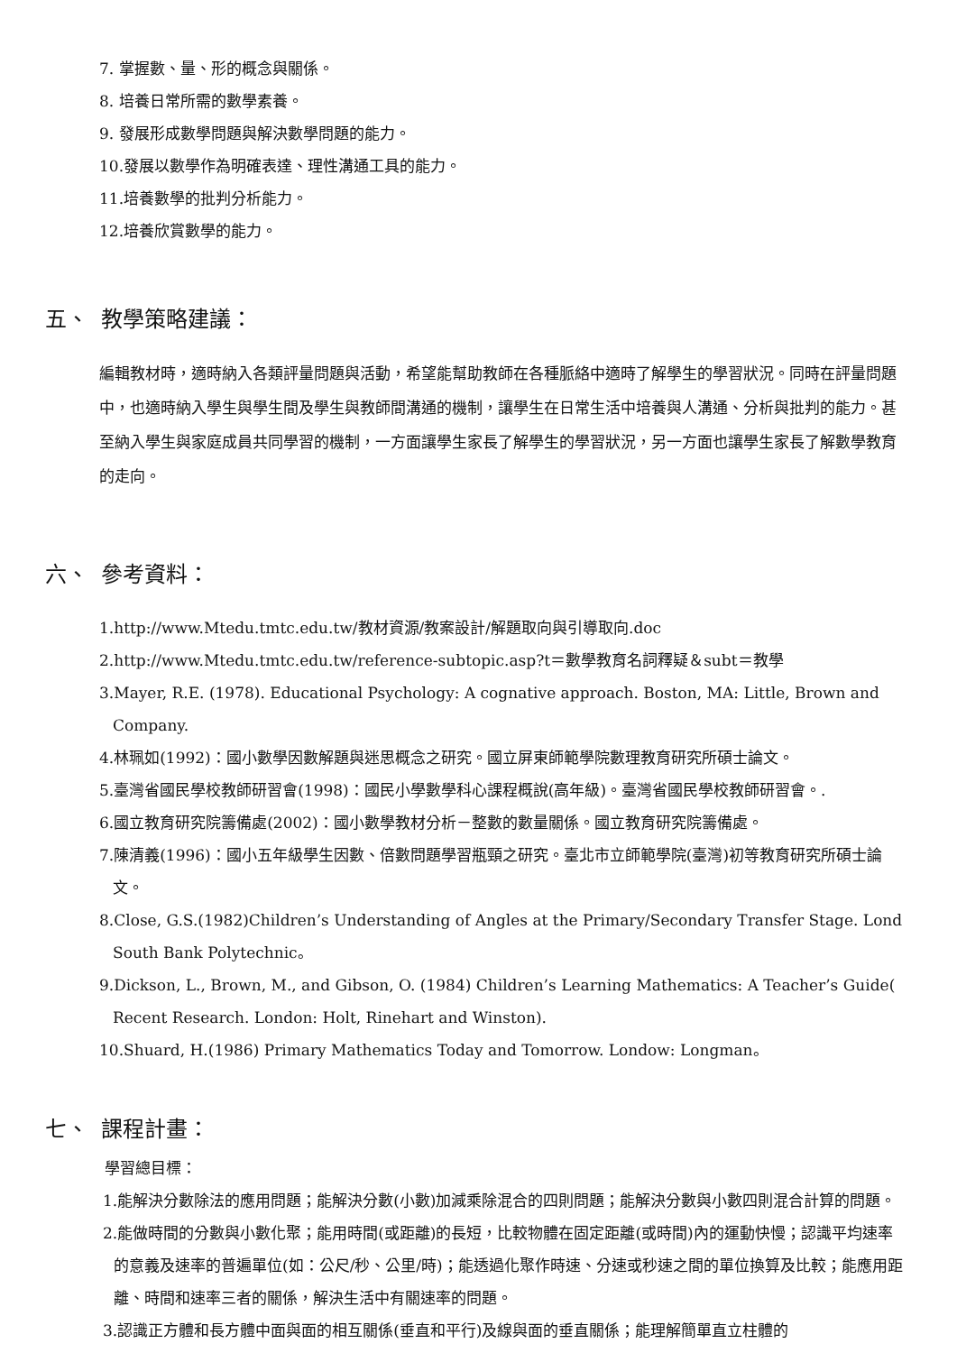7. 掌握數、量、形的概念與關係。
8. 培養日常所需的數學素養。
9. 發展形成數學問題與解決數學問題的能力。
10.發展以數學作為明確表達、理性溝通工具的能力。
11.培養數學的批判分析能力。
12.培養欣賞數學的能力。
五、 教學策略建議：
編輯教材時，適時納入各類評量問題與活動，希望能幫助教師在各種脈絡中適時了解學生的學習狀況。同時在評量問題中，也適時納入學生與學生間及學生與教師間溝通的機制，讓學生在日常生活中培養與人溝通、分析與批判的能力。甚至納入學生與家庭成員共同學習的機制，一方面讓學生家長了解學生的學習狀況，另一方面也讓學生家長了解數學教育的走向。
六、 參考資料：
1.http://www.Mtedu.tmtc.edu.tw/教材資源/教案設計/解題取向與引導取向.doc
2.http://www.Mtedu.tmtc.edu.tw/reference-subtopic.asp?t＝數學教育名詞釋疑＆subt＝教學
3.Mayer, R.E. (1978). Educational Psychology: A cognative approach. Boston, MA: Little, Brown and Company.
4.林珮如(1992)：國小數學因數解題與迷思概念之研究。國立屏東師範學院數理教育研究所碩士論文。
5.臺灣省國民學校教師研習會(1998)：國民小學數學科心課程概說(高年級)。臺灣省國民學校教師研習會。.
6.國立教育研究院籌備處(2002)：國小數學教材分析－整數的數量關係。國立教育研究院籌備處。
7.陳清義(1996)：國小五年級學生因數、倍數問題學習瓶頸之研究。臺北市立師範學院(臺灣)初等教育研究所碩士論文。
8.Close, G.S.(1982)Children’s Understanding of Angles at the Primary/Secondary Transfer Stage. Lond South Bank Polytechnic。
9.Dickson, L., Brown, M., and Gibson, O. (1984) Children’s Learning Mathematics: A Teacher’s Guide( Recent Research. London: Holt, Rinehart and Winston).
10.Shuard, H.(1986) Primary Mathematics Today and Tomorrow. Londow: Longman。
七、 課程計畫：
學習總目標：
1.能解決分數除法的應用問題；能解決分數(小數)加減乘除混合的四則問題；能解決分數與小數四則混合計算的問題。
2.能做時間的分數與小數化聚；能用時間(或距離)的長短，比較物體在固定距離(或時間)內的運動快慢；認識平均速率的意義及速率的普遍單位(如：公尺/秒、公里/時)；能透過化聚作時速、分速或秒速之間的單位換算及比較；能應用距離、時間和速率三者的關係，解決生活中有關速率的問題。
3.認識正方體和長方體中面與面的相互關係(垂直和平行)及線與面的垂直關係；能理解簡單直立柱體的